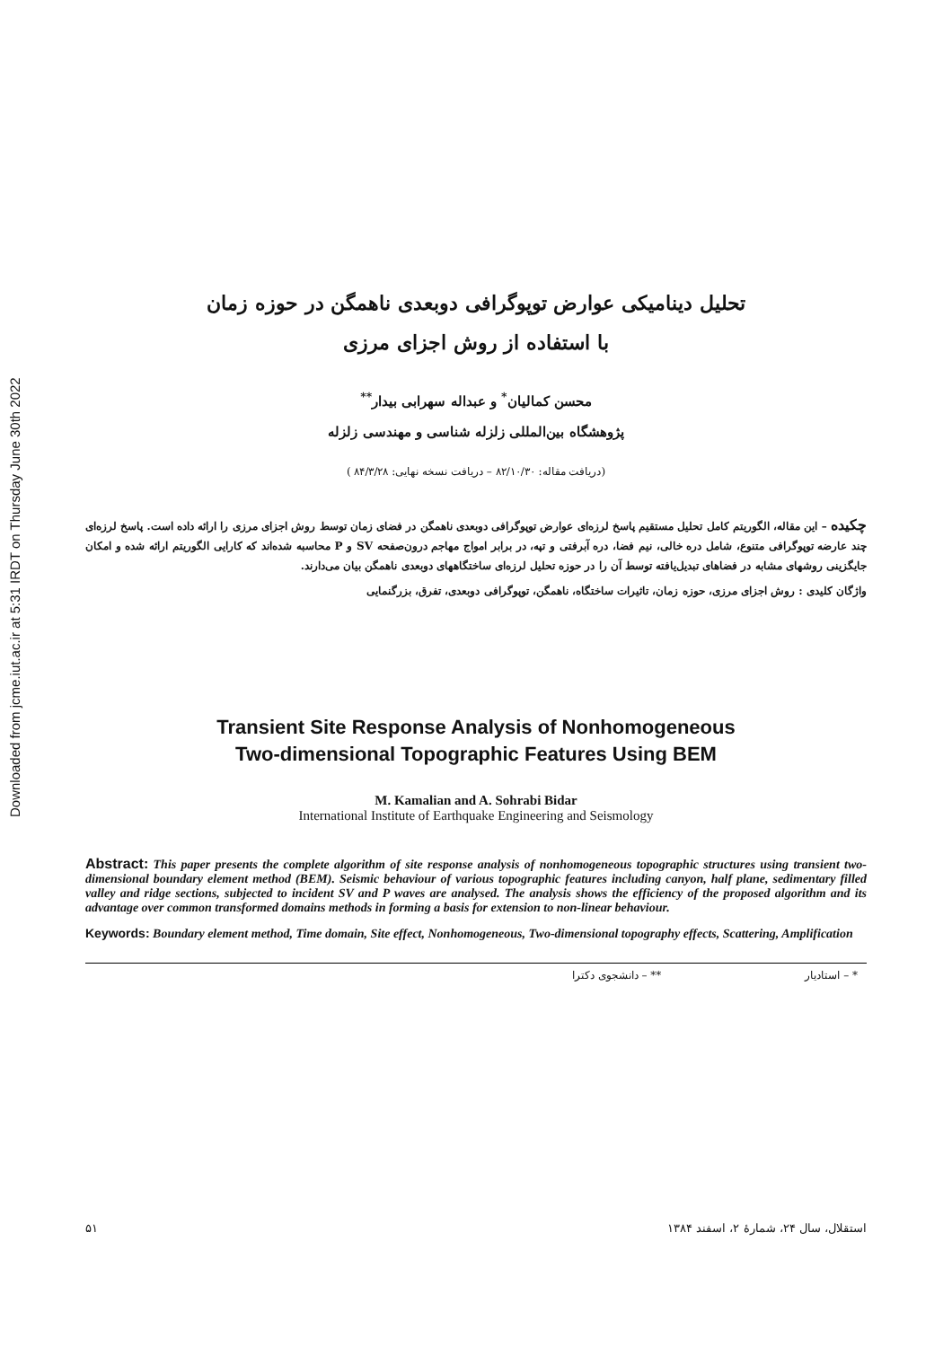Downloaded from jcme.iut.ac.ir at 5:31 IRDT on Thursday June 30th 2022
تحلیل دینامیکی عوارض توپوگرافی دوبعدی ناهمگن در حوزه زمان
با استفاده از روش اجزای مرزی
محسن کمالیان<sup>*</sup> و عبداله سهرابی بیدار<sup>**</sup>
پژوهشگاه بین‌المللی زلزله شناسی و مهندسی زلزله
(دریافت مقاله: ۸۲/۱۰/۳۰ – دریافت نسخه نهایی: ۸۴/۳/۲۸ )
چکیده – این مقاله، الگوریتم کامل تحلیل مستقیم پاسخ لرزه‌ای عوارض توپوگرافی دوبعدی ناهمگن در فضای زمان توسط روش اجزای مرزی را ارائه داده است. پاسخ لرزه‌ای چند عارضه توپوگرافی متنوع، شامل دره خالی، نیم فضا، دره آبرفتی و تپه، در برابر امواج مهاجم درون‌صفحه SV و P محاسبه شده‌اند که کارایی الگوریتم ارائه شده و امکان جایگزینی روشهای مشابه در فضاهای تبدیل‌یافته توسط آن را در حوزه تحلیل لرزه‌ای ساختگاههای دوبعدی ناهمگن بیان می‌دارند.
واژگان کلیدی : روش اجزای مرزی، حوزه زمان، تاثیرات ساختگاه، ناهمگن، توپوگرافی دوبعدی، تفرق، بزرگنمایی
Transient Site Response Analysis of Nonhomogeneous
Two-dimensional Topographic Features Using BEM
M. Kamalian and A. Sohrabi Bidar
International Institute of Earthquake Engineering and Seismology
Abstract: This paper presents the complete algorithm of site response analysis of nonhomogeneous topographic structures using transient two-dimensional boundary element method (BEM). Seismic behaviour of various topographic features including canyon, half plane, sedimentary filled valley and ridge sections, subjected to incident SV and P waves are analysed. The analysis shows the efficiency of the proposed algorithm and its advantage over common transformed domains methods in forming a basis for extension to non-linear behaviour.
Keywords: Boundary element method, Time domain, Site effect, Nonhomogeneous, Two-dimensional topography effects, Scattering, Amplification
* – استادیار ** – دانشجوی دکترا
۵۱ استقلال، سال ۲۴، شمارهٔ ۲، اسفند ۱۳۸۴